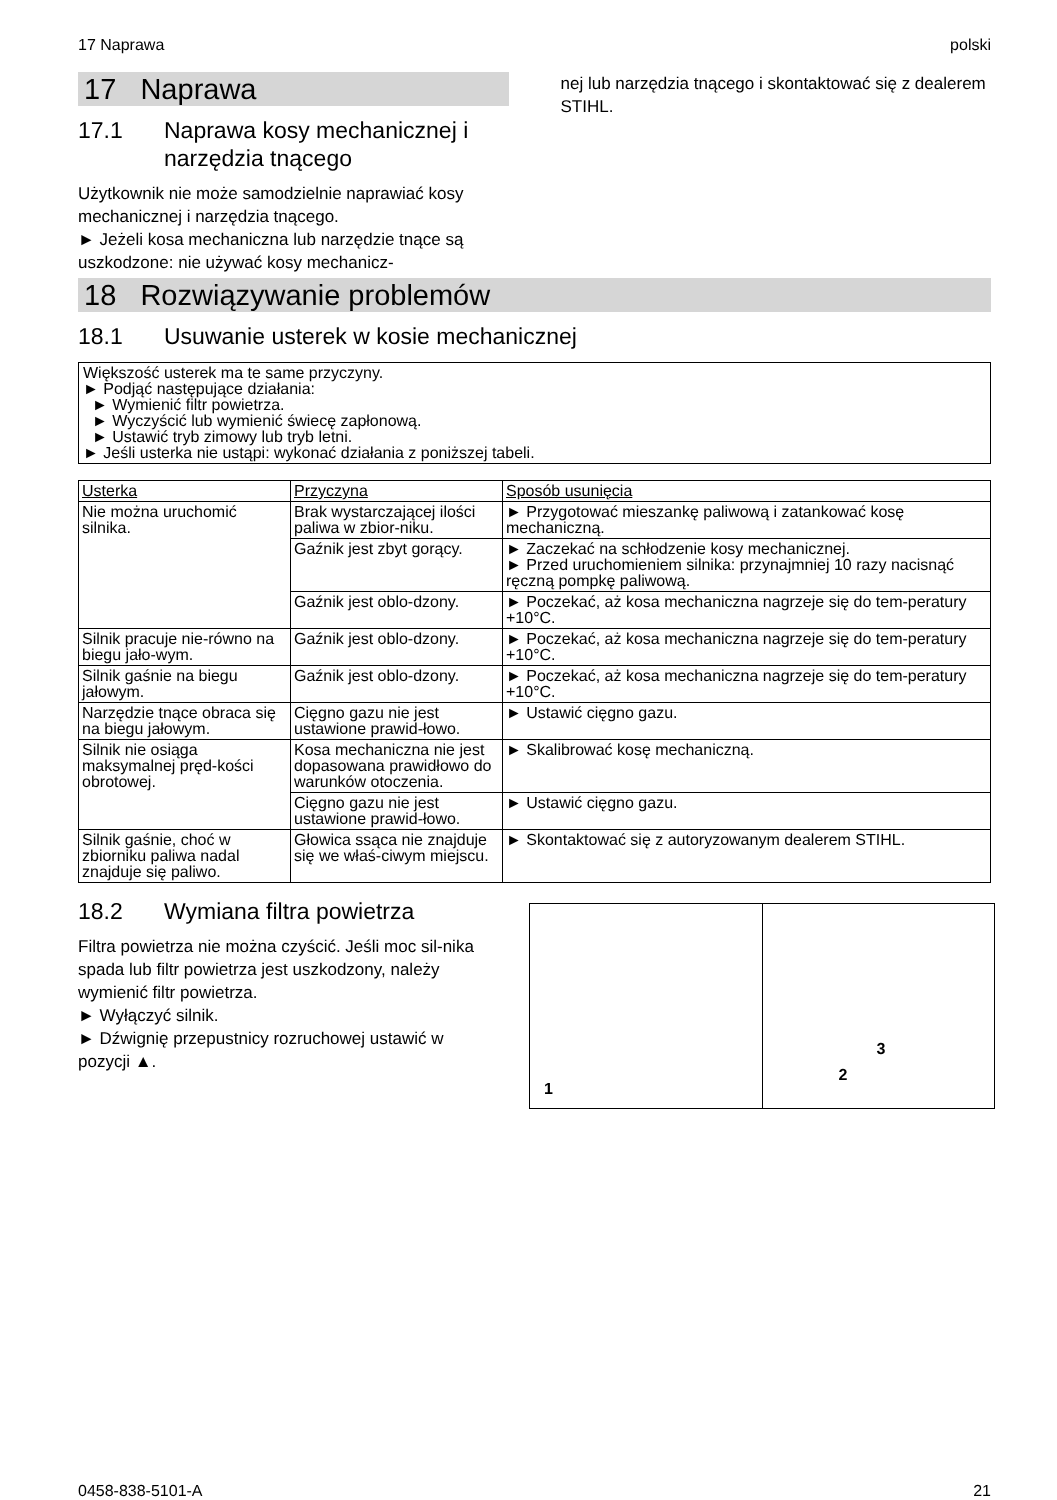17 Naprawa polski
17 Naprawa
17.1 Naprawa kosy mechanicznej i
narzędzia tnącego
Użytkownik nie może samodzielnie naprawiać kosy mechanicznej i narzędzia tnącego.
► Jeżeli kosa mechaniczna lub narzędzie tnące są uszkodzone: nie używać kosy mechanicz-
nej lub narzędzia tnącego i skontaktować się z dealerem STIHL.
18 Rozwiązywanie problemów
18.1 Usuwanie usterek w kosie mechanicznej
Większość usterek ma te same przyczyny.
► Podjąć następujące działania:
► Wymienić filtr powietrza.
► Wyczyścić lub wymienić świecę zapłonową.
► Ustawić tryb zimowy lub tryb letni.
► Jeśli usterka nie ustąpi: wykonać działania z poniższej tabeli.
| Usterka | Przyczyna | Sposób usunięcia |
| --- | --- | --- |
| Nie można uruchomić silnika. | Brak wystarczającej ilości paliwa w zbior-niku. | ► Przygotować mieszankę paliwową i zatankować kosę mechaniczną. |
| | Gaźnik jest zbyt gorący. | ► Zaczekać na schłodzenie kosy mechanicznej. ► Przed uruchomieniem silnika: przynajmniej 10 razy nacisnąć ręczną pompkę paliwową. |
| | Gaźnik jest oblo-dzony. | ► Poczekać, aż kosa mechaniczna nagrzeje się do tem-peratury +10°C. |
| Silnik pracuje nie-równo na biegu jało-wym. | Gaźnik jest oblo-dzony. | ► Poczekać, aż kosa mechaniczna nagrzeje się do tem-peratury +10°C. |
| Silnik gaśnie na biegu jałowym. | Gaźnik jest oblo-dzony. | ► Poczekać, aż kosa mechaniczna nagrzeje się do tem-peratury +10°C. |
| Narzędzie tnące obraca się na biegu jałowym. | Cięgno gazu nie jest ustawione prawid-łowo. | ► Ustawić cięgno gazu. |
| Silnik nie osiąga maksymalnej pręd-kości obrotowej. | Kosa mechaniczna nie jest dopasowana prawidłowo do warunków otoczenia. | ► Skalibrować kosę mechaniczną. |
| | Cięgno gazu nie jest ustawione prawid-łowo. | ► Ustawić cięgno gazu. |
| Silnik gaśnie, choć w zbiorniku paliwa nadal znajduje się paliwo. | Głowica ssąca nie znajduje się we właś-ciwym miejscu. | ► Skontaktować się z autoryzowanym dealerem STIHL. |
18.2 Wymiana filtra powietrza
Filtra powietrza nie można czyścić. Jeśli moc sil-nika spada lub filtr powietrza jest uszkodzony, należy wymienić filtr powietrza.
► Wyłączyć silnik.
► Dźwignię przepustnicy rozruchowej ustawić w pozycji ▲.
1
2
3
0458-838-5101-A 21